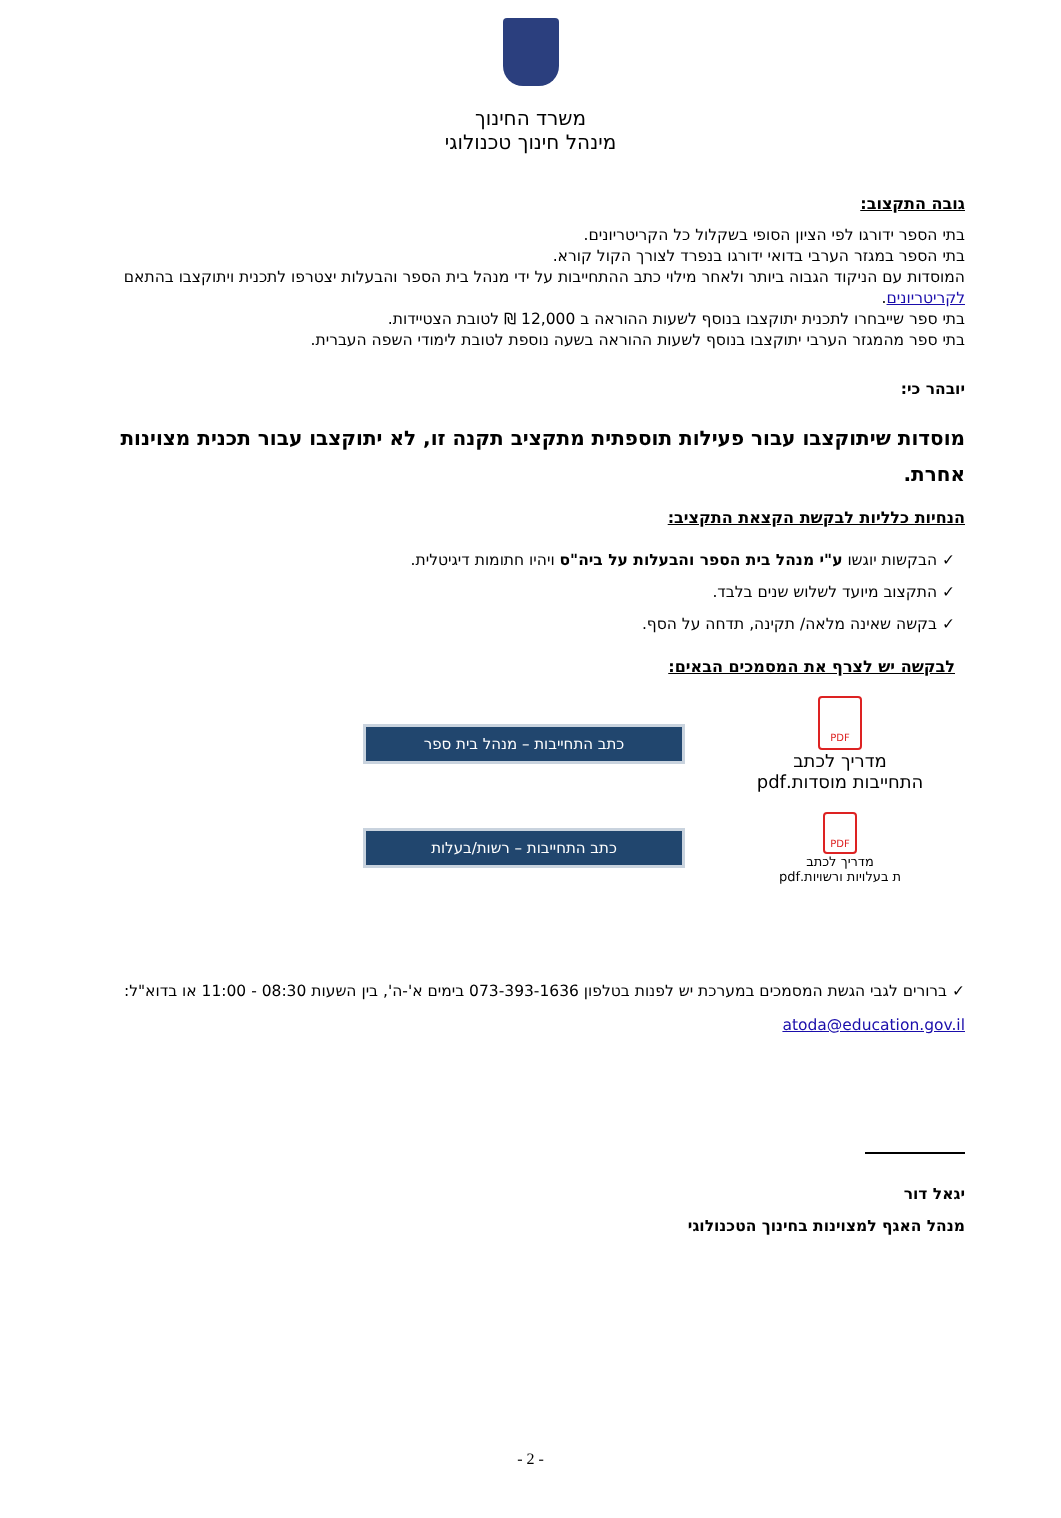משרד החינוך
מינהל חינוך טכנולוגי
גובה התקצוב:
בתי הספר ידורגו לפי הציון הסופי בשקלול כל הקריטריונים.
בתי הספר במגזר הערבי בדואי ידורגו בנפרד לצורך הקול קורא.
המוסדות עם הניקוד הגבוה ביותר ולאחר מילוי כתב ההתחייבות על ידי מנהל בית הספר והבעלות יצטרפו לתכנית ויתוקצבו בהתאם לקריטריונים.
בתי ספר שייבחרו לתכנית יתוקצבו בנוסף לשעות ההוראה ב 12,000 ₪ לטובת הצטיידות.
בתי ספר מהמגזר הערבי יתוקצבו בנוסף לשעות ההוראה בשעה נוספת לטובת לימודי השפה העברית.
יובהר כי:
מוסדות שיתוקצבו עבור פעילות תוספתית מתקציב תקנה זו, לא יתוקצבו עבור תכנית מצוינות אחרת.
הנחיות כלליות לבקשת הקצאת התקציב:
✓ הבקשות יוגשו ע"י מנהל בית הספר והבעלות על ביה"ס ויהיו חתומות דיגיטלית.
✓ התקצוב מיועד לשלוש שנים בלבד.
✓ בקשה שאינה מלאה/ תקינה, תדחה על הסף.
לבקשה יש לצרף את המסמכים הבאים:
PDF
מדריך לכתב
התחייבות מוסדות.pdf
כתב התחייבות – מנהל בית ספר
PDF
מדריך לכתב
ת בעלויות ורשויות.pdf
כתב התחייבות – רשות/בעלות
✓ ברורים לגבי הגשת המסמכים במערכת יש לפנות בטלפון 073-393-1636 בימים א'-ה', בין השעות 08:30 - 11:00 או בדוא"ל: atoda@education.gov.il
יגאל דור
מנהל האגף למצוינות בחינוך הטכנולוגי
- 2 -